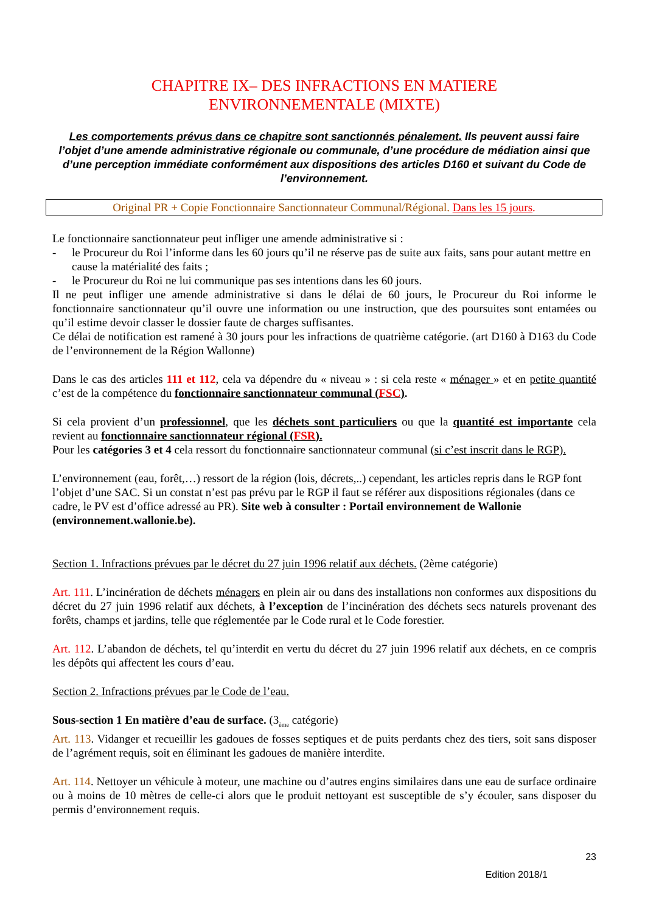CHAPITRE IX– DES INFRACTIONS EN MATIERE
ENVIRONNEMENTALE (MIXTE)
Les comportements prévus dans ce chapitre sont sanctionnés pénalement. Ils peuvent aussi faire l’objet d’une amende administrative régionale ou communale, d’une procédure de médiation ainsi que d’une perception immédiate conformément aux dispositions des articles D160 et suivant du Code de l’environnement.
Original PR + Copie Fonctionnaire Sanctionnateur Communal/Régional. Dans les 15 jours.
Le fonctionnaire sanctionnateur peut infliger une amende administrative si :
- le Procureur du Roi l’informe dans les 60 jours qu’il ne réserve pas de suite aux faits, sans pour autant mettre en cause la matérialité des faits ;
- le Procureur du Roi ne lui communique pas ses intentions dans les 60 jours.
Il ne peut infliger une amende administrative si dans le délai de 60 jours, le Procureur du Roi informe le fonctionnaire sanctionnateur qu’il ouvre une information ou une instruction, que des poursuites sont entamées ou qu’il estime devoir classer le dossier faute de charges suffisantes.
Ce délai de notification est ramené à 30 jours pour les infractions de quatrième catégorie. (art D160 à D163 du Code de l’environnement de la Région Wallonne)
Dans le cas des articles 111 et 112, cela va dépendre du « niveau » : si cela reste « ménager » et en petite quantité c’est de la compétence du fonctionnaire sanctionnateur communal (FSC).
Si cela provient d’un professionnel, que les déchets sont particuliers ou que la quantité est importante cela revient au fonctionnaire sanctionnateur régional (FSR).
Pour les catégories 3 et 4 cela ressort du fonctionnaire sanctionnateur communal (si c’est inscrit dans le RGP).
L’environnement (eau, forêt,…) ressort de la région (lois, décrets,..) cependant, les articles repris dans le RGP font l’objet d’une SAC. Si un constat n’est pas prévu par le RGP il faut se référer aux dispositions régionales (dans ce cadre, le PV est d’office adressé au PR). Site web à consulter : Portail environnement de Wallonie (environnement.wallonie.be).
Section 1. Infractions prévues par le décret du 27 juin 1996 relatif aux déchets. (2ème catégorie)
Art. 111. L’incinération de déchets ménagers en plein air ou dans des installations non conformes aux dispositions du décret du 27 juin 1996 relatif aux déchets, à l’exception de l’incinération des déchets secs naturels provenant des forêts, champs et jardins, telle que réglementée par le Code rural et le Code forestier.
Art. 112. L’abandon de déchets, tel qu’interdit en vertu du décret du 27 juin 1996 relatif aux déchets, en ce compris les dépôts qui affectent les cours d’eau.
Section 2. Infractions prévues par le Code de l’eau.
Sous-section 1 En matière d’eau de surface. (3<sub>ème</sub> catégorie)
Art. 113. Vidanger et recueillir les gadoues de fosses septiques et de puits perdants chez des tiers, soit sans disposer de l’agrément requis, soit en éliminant les gadoues de manière interdite.
Art. 114. Nettoyer un véhicule à moteur, une machine ou d’autres engins similaires dans une eau de surface ordinaire ou à moins de 10 mètres de celle-ci alors que le produit nettoyant est susceptible de s’y écouler, sans disposer du permis d’environnement requis.
23
Edition 2018/1